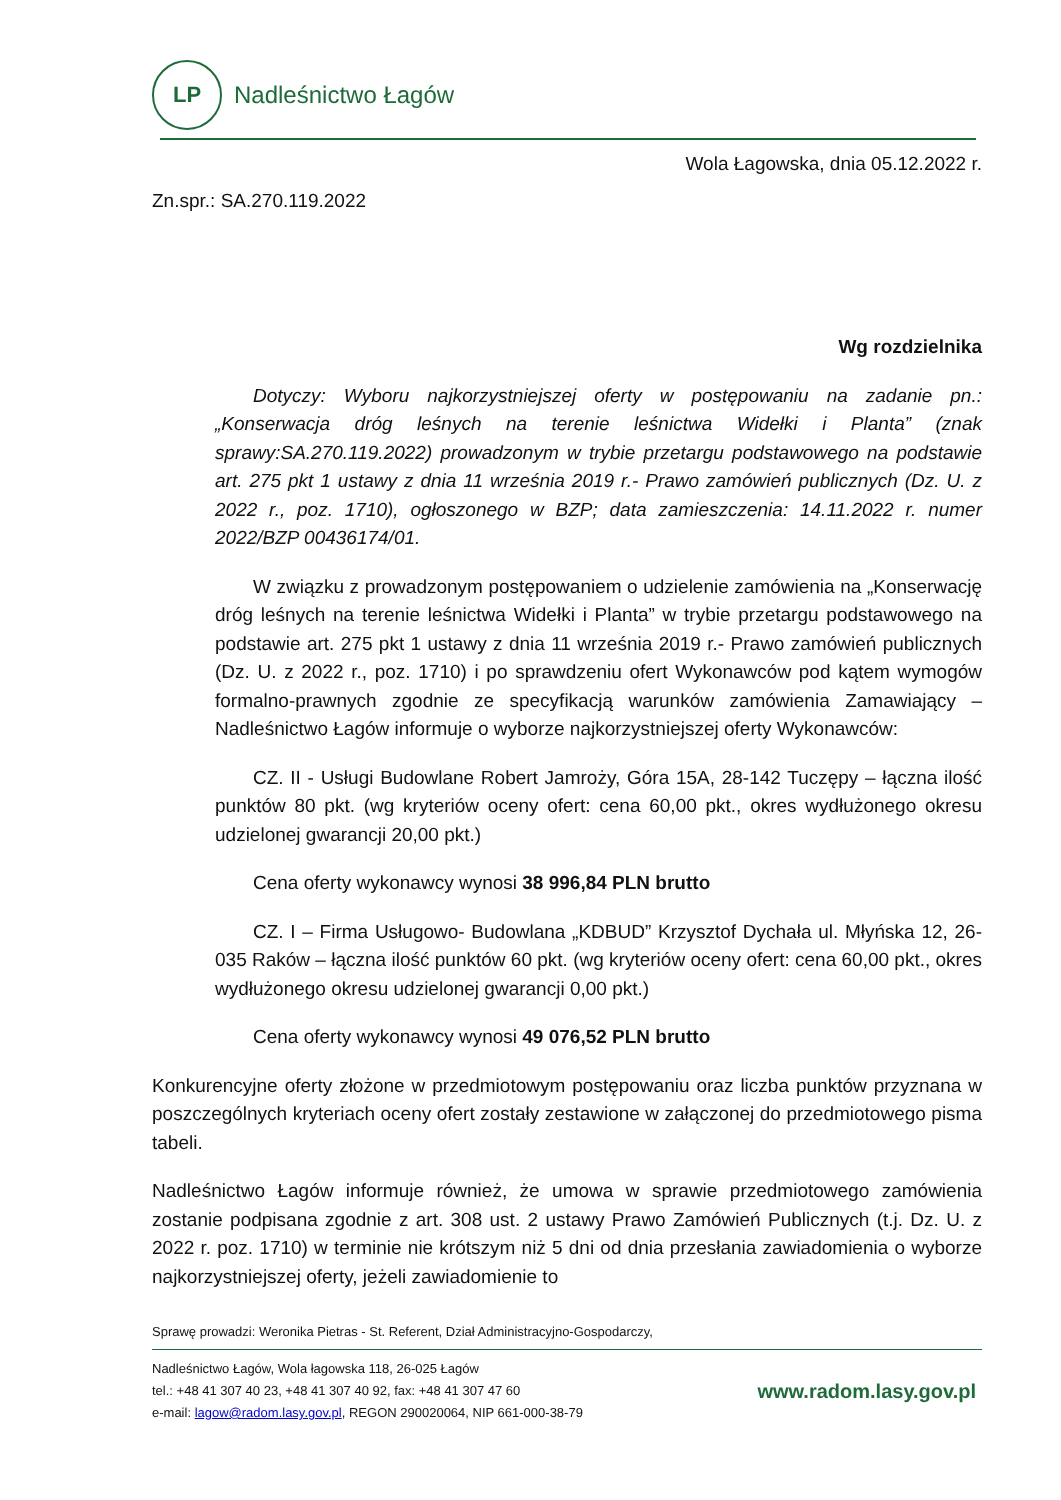LP
Nadleśnictwo Łagów
Wola Łagowska, dnia 05.12.2022 r.
Zn.spr.: SA.270.119.2022
Wg rozdzielnika
Dotyczy: Wyboru najkorzystniejszej oferty w postępowaniu na zadanie pn.: „Konserwacja dróg leśnych na terenie leśnictwa Widełki i Planta” (znak sprawy:SA.270.119.2022) prowadzonym w trybie przetargu podstawowego na podstawie art. 275 pkt 1 ustawy z dnia 11 września 2019 r.- Prawo zamówień publicznych (Dz. U. z 2022 r., poz. 1710), ogłoszonego w BZP; data zamieszczenia: 14.11.2022 r. numer 2022/BZP 00436174/01.
W związku z prowadzonym postępowaniem o udzielenie zamówienia na „Konserwację dróg leśnych na terenie leśnictwa Widełki i Planta” w trybie przetargu podstawowego na podstawie art. 275 pkt 1 ustawy z dnia 11 września 2019 r.- Prawo zamówień publicznych (Dz. U. z 2022 r., poz. 1710) i po sprawdzeniu ofert Wykonawców pod kątem wymogów formalno-prawnych zgodnie ze specyfikacją warunków zamówienia Zamawiający – Nadleśnictwo Łagów informuje o wyborze najkorzystniejszej oferty Wykonawców:
CZ. II - Usługi Budowlane Robert Jamroży, Góra 15A, 28-142 Tuczępy – łączna ilość punktów 80 pkt. (wg kryteriów oceny ofert: cena 60,00 pkt., okres wydłużonego okresu udzielonej gwarancji 20,00 pkt.)
Cena oferty wykonawcy wynosi 38 996,84 PLN brutto
CZ. I – Firma Usługowo- Budowlana „KDBUD” Krzysztof Dychała ul. Młyńska 12, 26-035 Raków – łączna ilość punktów 60 pkt. (wg kryteriów oceny ofert: cena 60,00 pkt., okres wydłużonego okresu udzielonej gwarancji 0,00 pkt.)
Cena oferty wykonawcy wynosi 49 076,52 PLN brutto
Konkurencyjne oferty złożone w przedmiotowym postępowaniu oraz liczba punktów przyznana w poszczególnych kryteriach oceny ofert zostały zestawione w załączonej do przedmiotowego pisma tabeli.
Nadleśnictwo Łagów informuje również, że umowa w sprawie przedmiotowego zamówienia zostanie podpisana zgodnie z art. 308 ust. 2 ustawy Prawo Zamówień Publicznych (t.j. Dz. U. z 2022 r. poz. 1710) w terminie nie krótszym niż 5 dni od dnia przesłania zawiadomienia o wyborze najkorzystniejszej oferty, jeżeli zawiadomienie to
Sprawę prowadzi: Weronika Pietras - St. Referent, Dział Administracyjno-Gospodarczy,
Nadleśnictwo Łagów, Wola łagowska 118, 26-025 Łagów
tel.: +48 41 307 40 23, +48 41 307 40 92, fax: +48 41 307 47 60
e-mail: lagow@radom.lasy.gov.pl, REGON 290020064, NIP 661-000-38-79
www.radom.lasy.gov.pl